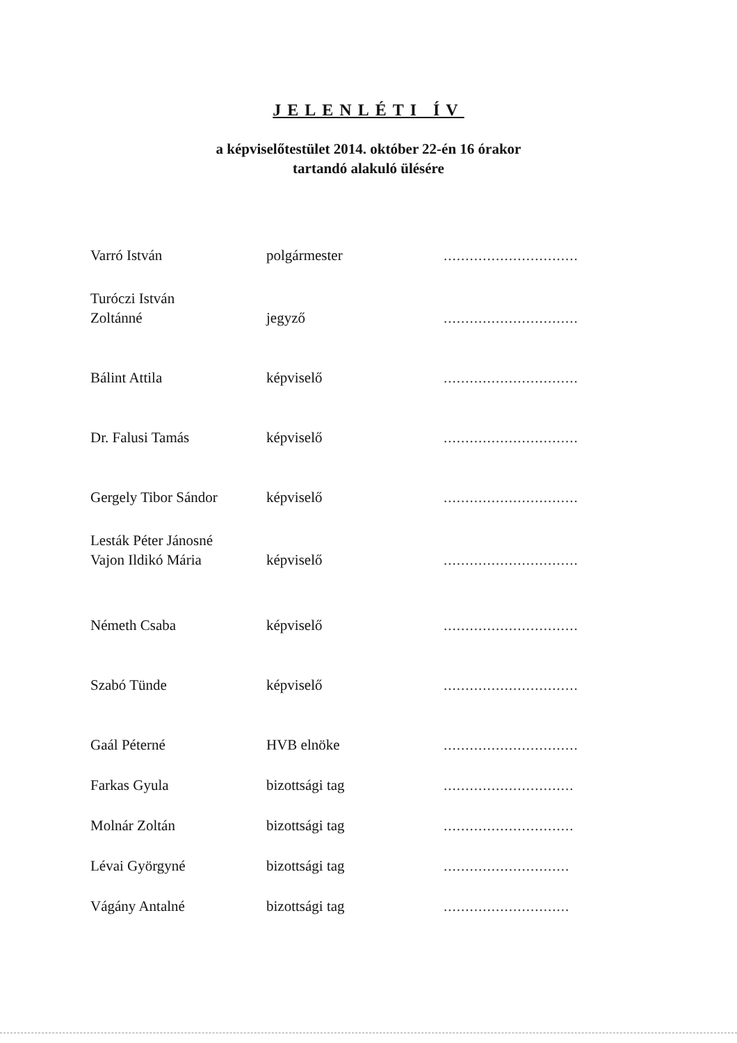JELENLÉTI ÍV
a képviselőtestület 2014. október 22-én 16 órakor
tartandó alakuló ülésére
| Varró István | polgármester | ............................... |
| Turóczi István Zoltánné | jegyző | ............................... |
| Bálint Attila | képviselő | ............................... |
| Dr. Falusi Tamás | képviselő | ............................... |
| Gergely Tibor Sándor | képviselő | ............................... |
| Lesták Péter Jánosné Vajon Ildikó Mária | képviselő | ............................... |
| Németh Csaba | képviselő | ............................... |
| Szabó Tünde | képviselő | ............................... |
| Gaál Péterné | HVB elnöke | ............................... |
| Farkas Gyula | bizottsági tag | .............................. |
| Molnár Zoltán | bizottsági tag | .............................. |
| Lévai Györgyné | bizottsági tag | ............................. |
| Vágány Antalné | bizottsági tag | ............................. |